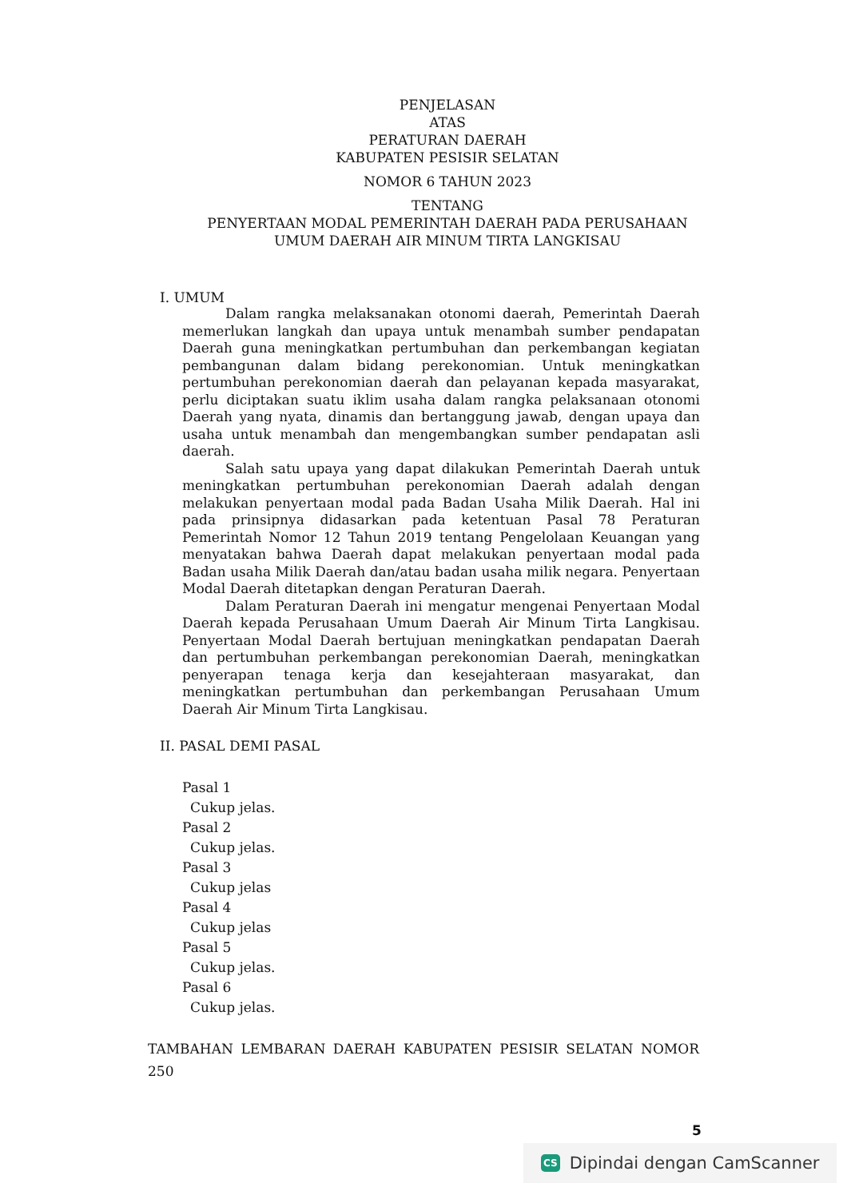PENJELASAN
ATAS
PERATURAN DAERAH
KABUPATEN PESISIR SELATAN
NOMOR 6 TAHUN 2023
TENTANG
PENYERTAAN MODAL PEMERINTAH DAERAH PADA PERUSAHAAN
UMUM DAERAH AIR MINUM TIRTA LANGKISAU
I. UMUM
Dalam rangka melaksanakan otonomi daerah, Pemerintah Daerah memerlukan langkah dan upaya untuk menambah sumber pendapatan Daerah guna meningkatkan pertumbuhan dan perkembangan kegiatan pembangunan dalam bidang perekonomian. Untuk meningkatkan pertumbuhan perekonomian daerah dan pelayanan kepada masyarakat, perlu diciptakan suatu iklim usaha dalam rangka pelaksanaan otonomi Daerah yang nyata, dinamis dan bertanggung jawab, dengan upaya dan usaha untuk menambah dan mengembangkan sumber pendapatan asli daerah.
Salah satu upaya yang dapat dilakukan Pemerintah Daerah untuk meningkatkan pertumbuhan perekonomian Daerah adalah dengan melakukan penyertaan modal pada Badan Usaha Milik Daerah. Hal ini pada prinsipnya didasarkan pada ketentuan Pasal 78 Peraturan Pemerintah Nomor 12 Tahun 2019 tentang Pengelolaan Keuangan yang menyatakan bahwa Daerah dapat melakukan penyertaan modal pada Badan usaha Milik Daerah dan/atau badan usaha milik negara. Penyertaan Modal Daerah ditetapkan dengan Peraturan Daerah.
Dalam Peraturan Daerah ini mengatur mengenai Penyertaan Modal Daerah kepada Perusahaan Umum Daerah Air Minum Tirta Langkisau. Penyertaan Modal Daerah bertujuan meningkatkan pendapatan Daerah dan pertumbuhan perkembangan perekonomian Daerah, meningkatkan penyerapan tenaga kerja dan kesejahteraan masyarakat, dan meningkatkan pertumbuhan dan perkembangan Perusahaan Umum Daerah Air Minum Tirta Langkisau.
II. PASAL DEMI PASAL
Pasal 1
Cukup jelas.
Pasal 2
Cukup jelas.
Pasal 3
Cukup jelas
Pasal 4
Cukup jelas
Pasal 5
Cukup jelas.
Pasal 6
Cukup jelas.
TAMBAHAN LEMBARAN DAERAH KABUPATEN PESISIR SELATAN NOMOR 250
5
CS Dipindai dengan CamScanner